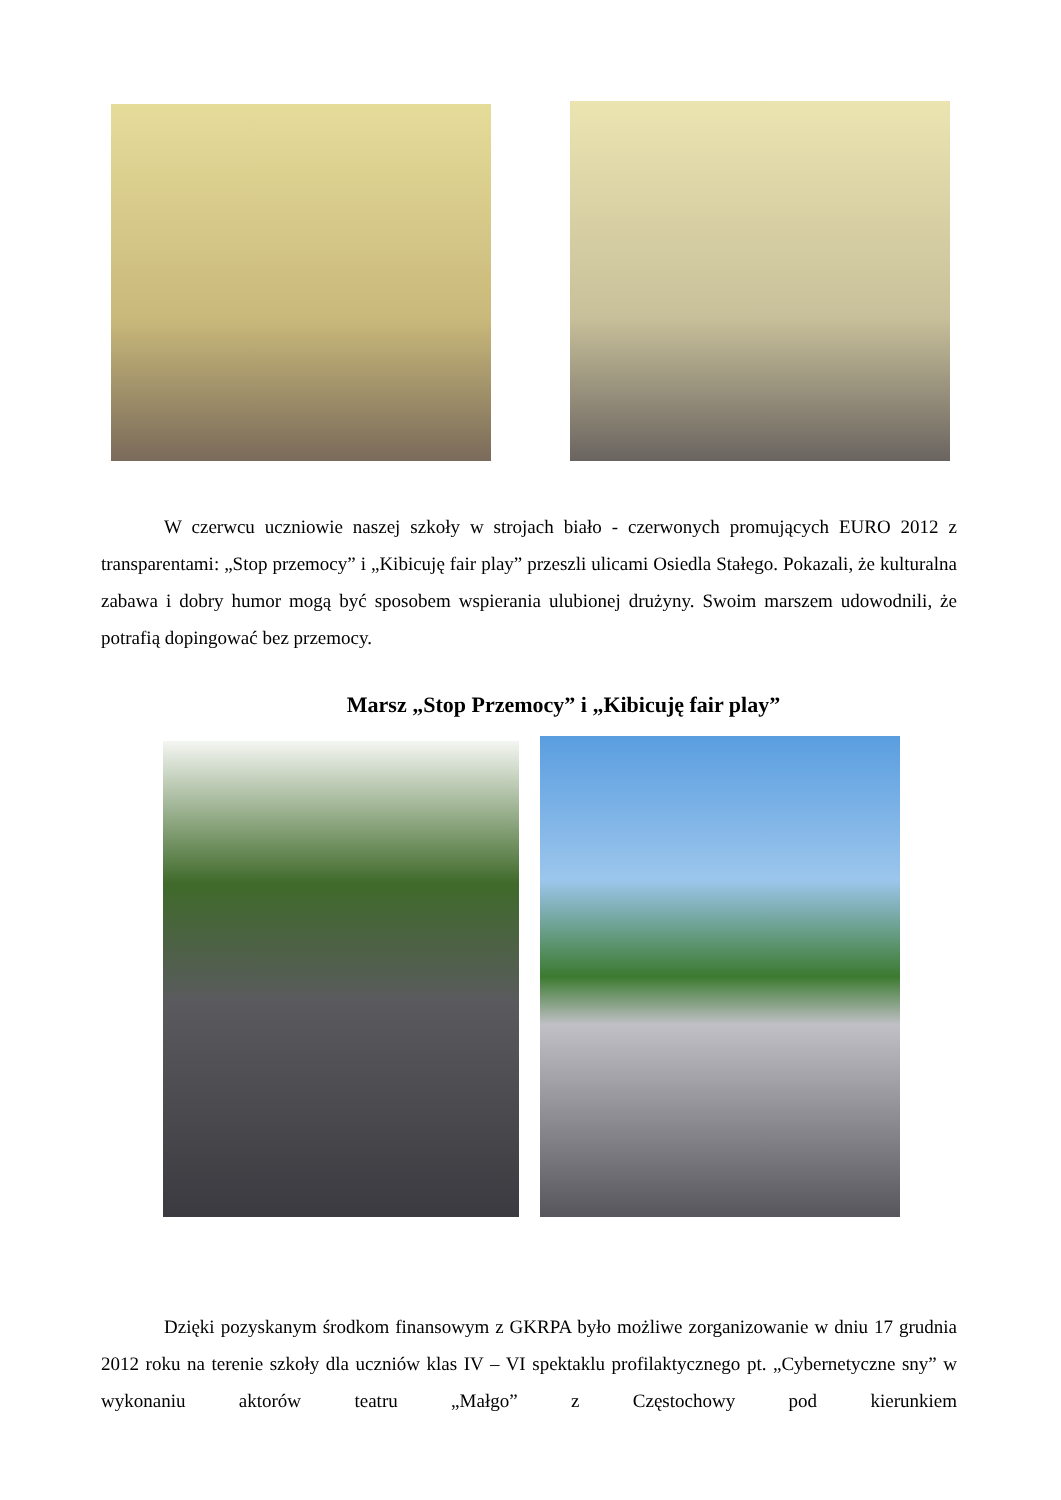W czerwcu uczniowie naszej szkoły w strojach biało - czerwonych promujących EURO 2012 z transparentami: „Stop przemocy” i „Kibicuję fair play” przeszli ulicami Osiedla Stałego. Pokazali, że kulturalna zabawa i dobry humor mogą być sposobem wspierania ulubionej drużyny. Swoim marszem udowodnili, że potrafią dopingować bez przemocy.
Marsz „Stop Przemocy” i „Kibicuję fair play”
Dzięki pozyskanym środkom finansowym z GKRPA było możliwe zorganizowanie w dniu 17 grudnia 2012 roku na terenie szkoły dla uczniów klas IV – VI spektaklu profilaktycznego pt. „Cybernetyczne sny” w wykonaniu aktorów teatru „Małgo” z Częstochowy pod kierunkiem